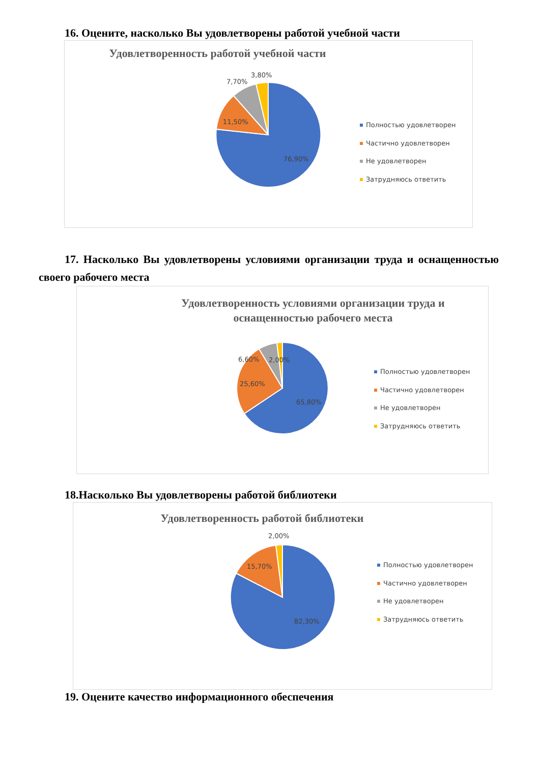16. Оцените, насколько Вы удовлетворены работой учебной части
Удовлетворенность работой учебной части
76,90%
11,50%
7,70%
3,80%
Полностью удовлетворен
Частично удовлетворен
Не удовлетворен
Затрудняюсь ответить
17. Насколько Вы удовлетворены условиями организации труда и оснащенностью своего рабочего места
Удовлетворенность условиями организации труда и
оснащенностью рабочего места
65,80%
25,60%
6,60%
2,00%
Полностью удовлетворен
Частично удовлетворен
Не удовлетворен
Затрудняюсь ответить
18.Насколько Вы удовлетворены работой библиотеки
Удовлетворенность работой библиотеки
82,30%
15,70%
2,00%
Полностью удовлетворен
Частично удовлетворен
Не удовлетворен
Затрудняюсь ответить
19. Оцените качество информационного обеспечения